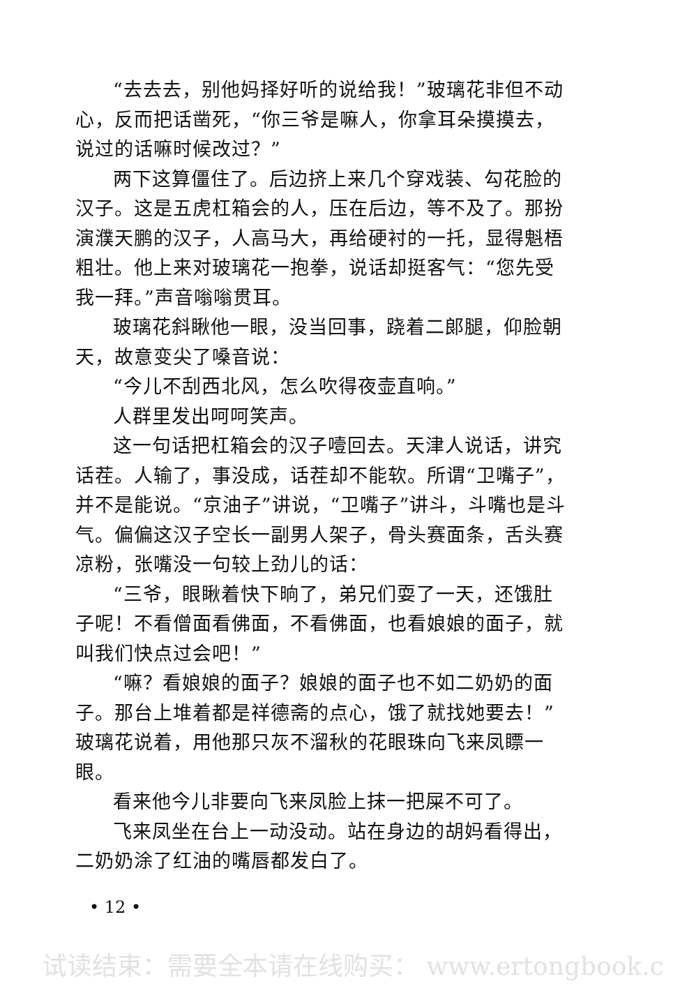“去去去，别他妈择好听的说给我！”玻璃花非但不动心，反而把话凿死，“你三爷是嘛人，你拿耳朵摸摸去，说过的话嘛时候改过？”
两下这算僵住了。后边挤上来几个穿戏装、勾花脸的汉子。这是五虎杠箱会的人，压在后边，等不及了。那扮演濮天鹏的汉子，人高马大，再给硬衬的一托，显得魁梧粗壮。他上来对玻璃花一抱拳，说话却挺客气：“您先受我一拜。”声音嗡嗡贯耳。
玻璃花斜瞅他一眼，没当回事，跷着二郎腿，仰脸朝天，故意变尖了嗓音说：
“今儿不刮西北风，怎么吹得夜壶直响。”
人群里发出呵呵笑声。
这一句话把杠箱会的汉子噎回去。天津人说话，讲究话茬。人输了，事没成，话茬却不能软。所谓“卫嘴子”，并不是能说。“京油子”讲说，“卫嘴子”讲斗，斗嘴也是斗气。偏偏这汉子空长一副男人架子，骨头赛面条，舌头赛凉粉，张嘴没一句较上劲儿的话：
“三爷，眼瞅着快下晌了，弟兄们耍了一天，还饿肚子呢！不看僧面看佛面，不看佛面，也看娘娘的面子，就叫我们快点过会吧！”
“嘛？看娘娘的面子？娘娘的面子也不如二奶奶的面子。那台上堆着都是祥德斋的点心，饿了就找她要去！”玻璃花说着，用他那只灰不溜秋的花眼珠向飞来凤瞟一眼。
看来他今儿非要向飞来凤脸上抹一把屎不可了。
飞来凤坐在台上一动没动。站在身边的胡妈看得出，二奶奶涂了红油的嘴唇都发白了。
• 12 •
试读结束：需要全本请在线购买： www.ertongbook.c